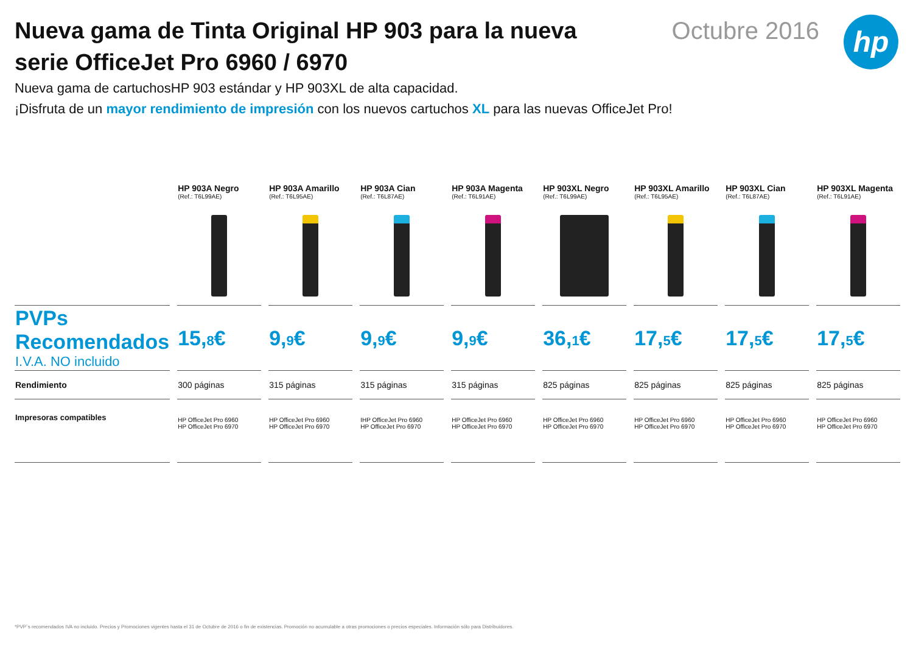Nueva gama de Tinta Original HP 903 para la nueva serie OfficeJet Pro 6960 / 6970
Octubre 2016
hp
Nueva gama de cartuchosHP 903 estándar y HP 903XL de alta capacidad.
¡Disfruta de un mayor rendimiento de impresión con los nuevos cartuchos XL para las nuevas OfficeJet Pro!
| | HP 903A Negro (Ref.: T6L99AE) | HP 903A Amarillo (Ref.: T6L95AE) | HP 903A Cian (Ref.: T6L87AE) | HP 903A Magenta (Ref.: T6L91AE) | HP 903XL Negro (Ref.: T6L99AE) | HP 903XL Amarillo (Ref.: T6L95AE) | HP 903XL Cian (Ref.: T6L87AE) | HP 903XL Magenta (Ref.: T6L91AE) |
| --- | --- | --- | --- | --- | --- | --- | --- | --- |
| PVPs Recomendados I.V.A. NO incluido | 15, 8 € | 9, 9 € | 9, 9 € | 9, 9 € | 36, 1 € | 17, 5 € | 17, 5 € | 17, 5 € |
| Rendimiento | 300 páginas | 315 páginas | 315 páginas | 315 páginas | 825 páginas | 825 páginas | 825 páginas | 825 páginas |
| Impresoras compatibles | HP OfficeJet Pro 6960 HP OfficeJet Pro 6970 | HP OfficeJet Pro 6960 HP OfficeJet Pro 6970 | IHP OfficeJet Pro 6960 HP OfficeJet Pro 6970 | HP OfficeJet Pro 6960 HP OfficeJet Pro 6970 | HP OfficeJet Pro 6960 HP OfficeJet Pro 6970 | HP OfficeJet Pro 6960 HP OfficeJet Pro 6970 | HP OfficeJet Pro 6960 HP OfficeJet Pro 6970 | HP OfficeJet Pro 6960 HP OfficeJet Pro 6970 |
*PVP´s recomendados IVA no incluido. Precios y Promociones vigentes hasta el 31 de Octubre de 2016 o fin de existencias. Promoción no acumulable a otras promociones o precios especiales. Información sólo para Distribuidores.